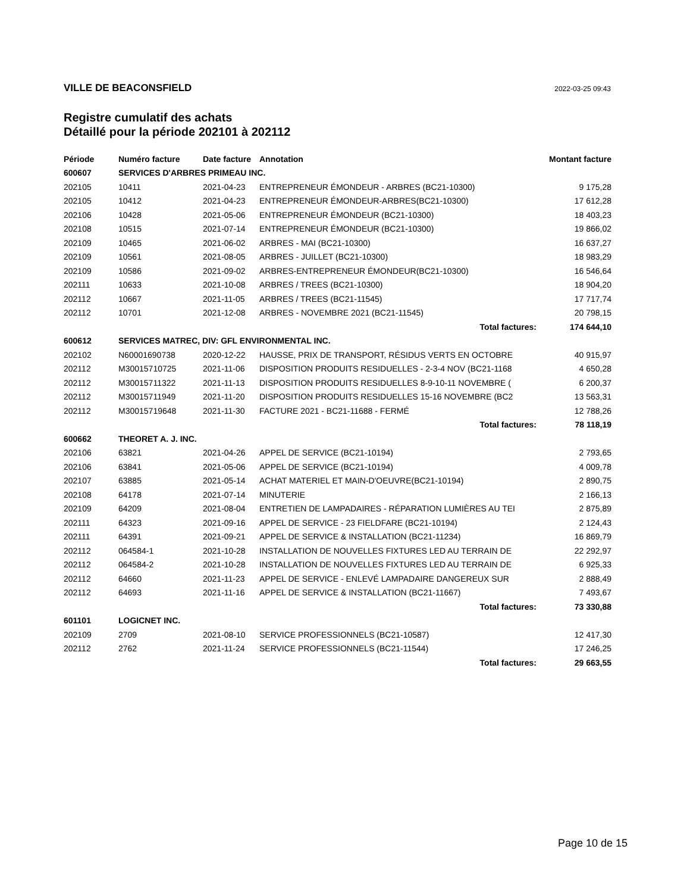VILLE DE BEACONSFIELD 2022-03-25 09:43
Registre cumulatif des achats
Détaillé pour la période 202101 à 202112
| Période | Numéro facture | Date facture | Annotation | Montant facture |
| --- | --- | --- | --- | --- |
| 600607 | SERVICES D'ARBRES PRIMEAU INC. | | | |
| 202105 | 10411 | 2021-04-23 | ENTREPRENEUR ÉMONDEUR - ARBRES (BC21-10300) | 9 175,28 |
| 202105 | 10412 | 2021-04-23 | ENTREPRENEUR ÉMONDEUR-ARBRES(BC21-10300) | 17 612,28 |
| 202106 | 10428 | 2021-05-06 | ENTREPRENEUR ÉMONDEUR (BC21-10300) | 18 403,23 |
| 202108 | 10515 | 2021-07-14 | ENTREPRENEUR ÉMONDEUR (BC21-10300) | 19 866,02 |
| 202109 | 10465 | 2021-06-02 | ARBRES - MAI (BC21-10300) | 16 637,27 |
| 202109 | 10561 | 2021-08-05 | ARBRES - JUILLET (BC21-10300) | 18 983,29 |
| 202109 | 10586 | 2021-09-02 | ARBRES-ENTREPRENEUR ÉMONDEUR(BC21-10300) | 16 546,64 |
| 202111 | 10633 | 2021-10-08 | ARBRES / TREES (BC21-10300) | 18 904,20 |
| 202112 | 10667 | 2021-11-05 | ARBRES / TREES (BC21-11545) | 17 717,74 |
| 202112 | 10701 | 2021-12-08 | ARBRES - NOVEMBRE 2021 (BC21-11545) | 20 798,15 |
| Total factures: | | | | 174 644,10 |
| 600612 | SERVICES MATREC, DIV: GFL ENVIRONMENTAL INC. | | | |
| 202102 | N60001690738 | 2020-12-22 | HAUSSE, PRIX DE TRANSPORT, RÉSIDUS VERTS EN OCTOBRE | 40 915,97 |
| 202112 | M30015710725 | 2021-11-06 | DISPOSITION PRODUITS RESIDUELLES - 2-3-4 NOV (BC21-1168 | 4 650,28 |
| 202112 | M30015711322 | 2021-11-13 | DISPOSITION PRODUITS RESIDUELLES 8-9-10-11 NOVEMBRE ( | 6 200,37 |
| 202112 | M30015711949 | 2021-11-20 | DISPOSITION PRODUITS RESIDUELLES 15-16 NOVEMBRE (BC2 | 13 563,31 |
| 202112 | M30015719648 | 2021-11-30 | FACTURE 2021 - BC21-11688 - FERMÉ | 12 788,26 |
| Total factures: | | | | 78 118,19 |
| 600662 | THEORET A. J. INC. | | | |
| 202106 | 63821 | 2021-04-26 | APPEL DE SERVICE (BC21-10194) | 2 793,65 |
| 202106 | 63841 | 2021-05-06 | APPEL DE SERVICE (BC21-10194) | 4 009,78 |
| 202107 | 63885 | 2021-05-14 | ACHAT MATERIEL ET MAIN-D'OEUVRE(BC21-10194) | 2 890,75 |
| 202108 | 64178 | 2021-07-14 | MINUTERIE | 2 166,13 |
| 202109 | 64209 | 2021-08-04 | ENTRETIEN DE LAMPADAIRES - RÉPARATION LUMIÈRES AU TEI | 2 875,89 |
| 202111 | 64323 | 2021-09-16 | APPEL DE SERVICE - 23 FIELDFARE (BC21-10194) | 2 124,43 |
| 202111 | 64391 | 2021-09-21 | APPEL DE SERVICE & INSTALLATION (BC21-11234) | 16 869,79 |
| 202112 | 064584-1 | 2021-10-28 | INSTALLATION DE NOUVELLES FIXTURES LED AU TERRAIN DE | 22 292,97 |
| 202112 | 064584-2 | 2021-10-28 | INSTALLATION DE NOUVELLES FIXTURES LED AU TERRAIN DE | 6 925,33 |
| 202112 | 64660 | 2021-11-23 | APPEL DE SERVICE - ENLEVÉ LAMPADAIRE DANGEREUX SUR | 2 888,49 |
| 202112 | 64693 | 2021-11-16 | APPEL DE SERVICE & INSTALLATION (BC21-11667) | 7 493,67 |
| Total factures: | | | | 73 330,88 |
| 601101 | LOGICNET INC. | | | |
| 202109 | 2709 | 2021-08-10 | SERVICE PROFESSIONNELS (BC21-10587) | 12 417,30 |
| 202112 | 2762 | 2021-11-24 | SERVICE PROFESSIONNELS (BC21-11544) | 17 246,25 |
| Total factures: | | | | 29 663,55 |
Page 10 de 15